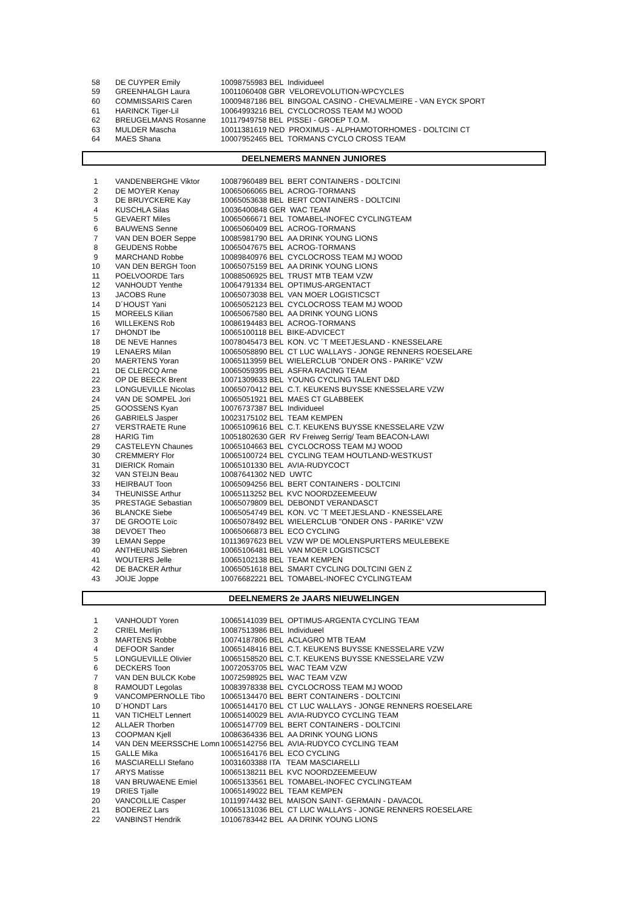| 58 | DE CUYPER Emily | 10098755983 BEL Individueel |
| 59 | GREENHALGH Laura | 10011060408 GBR VELOREVOLUTION-WPCYCLES |
| 60 | COMMISSARIS Caren | 10009487186 BEL BINGOAL CASINO - CHEVALMEIRE - VAN EYCK SPORT |
| 61 | HARINCK Tiger-Lil | 10064993216 BEL CYCLOCROSS TEAM MJ WOOD |
| 62 | BREUGELMANS Rosanne | 10117949758 BEL PISSEI - GROEP T.O.M. |
| 63 | MULDER Mascha | 10011381619 NED PROXIMUS - ALPHAMOTORHOMES - DOLTCINI CT |
| 64 | MAES Shana | 10007952465 BEL TORMANS CYCLO CROSS TEAM |
DEELNEMERS MANNEN JUNIORES
| 1 | VANDENBERGHE Viktor | 10087960489 BEL BERT CONTAINERS - DOLTCINI |
| 2 | DE MOYER Kenay | 10065066065 BEL ACROG-TORMANS |
| 3 | DE BRUYCKERE Kay | 10065053638 BEL BERT CONTAINERS - DOLTCINI |
| 4 | KUSCHLA Silas | 10036400848 GER WAC TEAM |
| 5 | GEVAERT Miles | 10065066671 BEL TOMABEL-INOFEC CYCLINGTEAM |
| 6 | BAUWENS Senne | 10065060409 BEL ACROG-TORMANS |
| 7 | VAN DEN BOER Seppe | 10085981790 BEL AA DRINK YOUNG LIONS |
| 8 | GEUDENS Robbe | 10065047675 BEL ACROG-TORMANS |
| 9 | MARCHAND Robbe | 10089840976 BEL CYCLOCROSS TEAM MJ WOOD |
| 10 | VAN DEN BERGH Toon | 10065075159 BEL AA DRINK YOUNG LIONS |
| 11 | POELVOORDE Tars | 10088506925 BEL TRUST MTB TEAM VZW |
| 12 | VANHOUDT Yenthe | 10064791334 BEL OPTIMUS-ARGENTACT |
| 13 | JACOBS Rune | 10065073038 BEL VAN MOER LOGISTICSCT |
| 14 | D´HOUST Yani | 10065052123 BEL CYCLOCROSS TEAM MJ WOOD |
| 15 | MOREELS Kilian | 10065067580 BEL AA DRINK YOUNG LIONS |
| 16 | WILLEKENS Rob | 10086194483 BEL ACROG-TORMANS |
| 17 | DHONDT Ibe | 10065100118 BEL BIKE-ADVICECT |
| 18 | DE NEVE Hannes | 10078045473 BEL KON. VC ´T MEETJESLAND - KNESSELARE |
| 19 | LENAERS Milan | 10065058890 BEL CT LUC WALLAYS - JONGE RENNERS ROESELARE |
| 20 | MAERTENS Yoran | 10065113959 BEL WIELERCLUB "ONDER ONS - PARIKE" VZW |
| 21 | DE CLERCQ Arne | 10065059395 BEL ASFRA RACING TEAM |
| 22 | OP DE BEECK Brent | 10071309633 BEL YOUNG CYCLING TALENT D&D |
| 23 | LONGUEVILLE Nicolas | 10065070412 BEL C.T. KEUKENS BUYSSE KNESSELARE VZW |
| 24 | VAN DE SOMPEL Jori | 10065051921 BEL MAES CT GLABBEEK |
| 25 | GOOSSENS Kyan | 10076737387 BEL Individueel |
| 26 | GABRIELS Jasper | 10023175102 BEL TEAM KEMPEN |
| 27 | VERSTRAETE Rune | 10065109616 BEL C.T. KEUKENS BUYSSE KNESSELARE VZW |
| 28 | HARIG Tim | 10051802630 GER RV Freiweg Serrig/ Team BEACON-LAWI |
| 29 | CASTELEYN Chaunes | 10065104663 BEL CYCLOCROSS TEAM MJ WOOD |
| 30 | CREMMERY Flor | 10065100724 BEL CYCLING TEAM HOUTLAND-WESTKUST |
| 31 | DIERICK Romain | 10065101330 BEL AVIA-RUDYCOCT |
| 32 | VAN STEIJN Beau | 10087641302 NED UWTC |
| 33 | HEIRBAUT Toon | 10065094256 BEL BERT CONTAINERS - DOLTCINI |
| 34 | THEUNISSE Arthur | 10065113252 BEL KVC NOORDZEEMEEUW |
| 35 | PRESTAGE Sebastian | 10065079809 BEL DEBONDT VERANDASCT |
| 36 | BLANCKE Siebe | 10065054749 BEL KON. VC ´T MEETJESLAND - KNESSELARE |
| 37 | DE GROOTE Loïc | 10065078492 BEL WIELERCLUB "ONDER ONS - PARIKE" VZW |
| 38 | DEVOET Theo | 10065066873 BEL ECO CYCLING |
| 39 | LEMAN Seppe | 10113697623 BEL VZW WP DE MOLENSPURTERS MEULEBEKE |
| 40 | ANTHEUNIS Siebren | 10065106481 BEL VAN MOER LOGISTICSCT |
| 41 | WOUTERS Jelle | 10065102138 BEL TEAM KEMPEN |
| 42 | DE BACKER Arthur | 10065051618 BEL SMART CYCLING DOLTCINI GEN Z |
| 43 | JOIJE Joppe | 10076682221 BEL TOMABEL-INOFEC CYCLINGTEAM |
DEELNEMERS 2e JAARS NIEUWELINGEN
| 1 | VANHOUDT Yoren | 10065141039 BEL OPTIMUS-ARGENTA CYCLING TEAM |
| 2 | CRIEL Merlijn | 10087513986 BEL Individueel |
| 3 | MARTENS Robbe | 10074187806 BEL ACLAGRO MTB TEAM |
| 4 | DEFOOR Sander | 10065148416 BEL C.T. KEUKENS BUYSSE KNESSELARE VZW |
| 5 | LONGUEVILLE Olivier | 10065158520 BEL C.T. KEUKENS BUYSSE KNESSELARE VZW |
| 6 | DECKERS Toon | 10072053705 BEL WAC TEAM VZW |
| 7 | VAN DEN BULCK Kobe | 10072598925 BEL WAC TEAM VZW |
| 8 | RAMOUDT Legolas | 10083978338 BEL CYCLOCROSS TEAM MJ WOOD |
| 9 | VANCOMPERNOLLE Tibo | 10065134470 BEL BERT CONTAINERS - DOLTCINI |
| 10 | D´HONDT Lars | 10065144170 BEL CT LUC WALLAYS - JONGE RENNERS ROESELARE |
| 11 | VAN TICHELT Lennert | 10065140029 BEL AVIA-RUDYCO CYCLING TEAM |
| 12 | ALLAER Thorben | 10065147709 BEL BERT CONTAINERS - DOLTCINI |
| 13 | COOPMAN Kjell | 10086364336 BEL AA DRINK YOUNG LIONS |
| 14 | VAN DEN MEERSSCHE Lomn | 10065142756 BEL AVIA-RUDYCO CYCLING TEAM |
| 15 | GALLE Mika | 10065164176 BEL ECO CYCLING |
| 16 | MASCIARELLI Stefano | 10031603388 ITA TEAM MASCIARELLI |
| 17 | ARYS Matisse | 10065138211 BEL KVC NOORDZEEMEEUW |
| 18 | VAN BRUWAENE Emiel | 10065133561 BEL TOMABEL-INOFEC CYCLINGTEAM |
| 19 | DRIES Tjalle | 10065149022 BEL TEAM KEMPEN |
| 20 | VANCOILLIE Casper | 10119974432 BEL MAISON SAINT- GERMAIN - DAVACOL |
| 21 | BODEREZ Lars | 10065131036 BEL CT LUC WALLAYS - JONGE RENNERS ROESELARE |
| 22 | VANBINST Hendrik | 10106783442 BEL AA DRINK YOUNG LIONS |